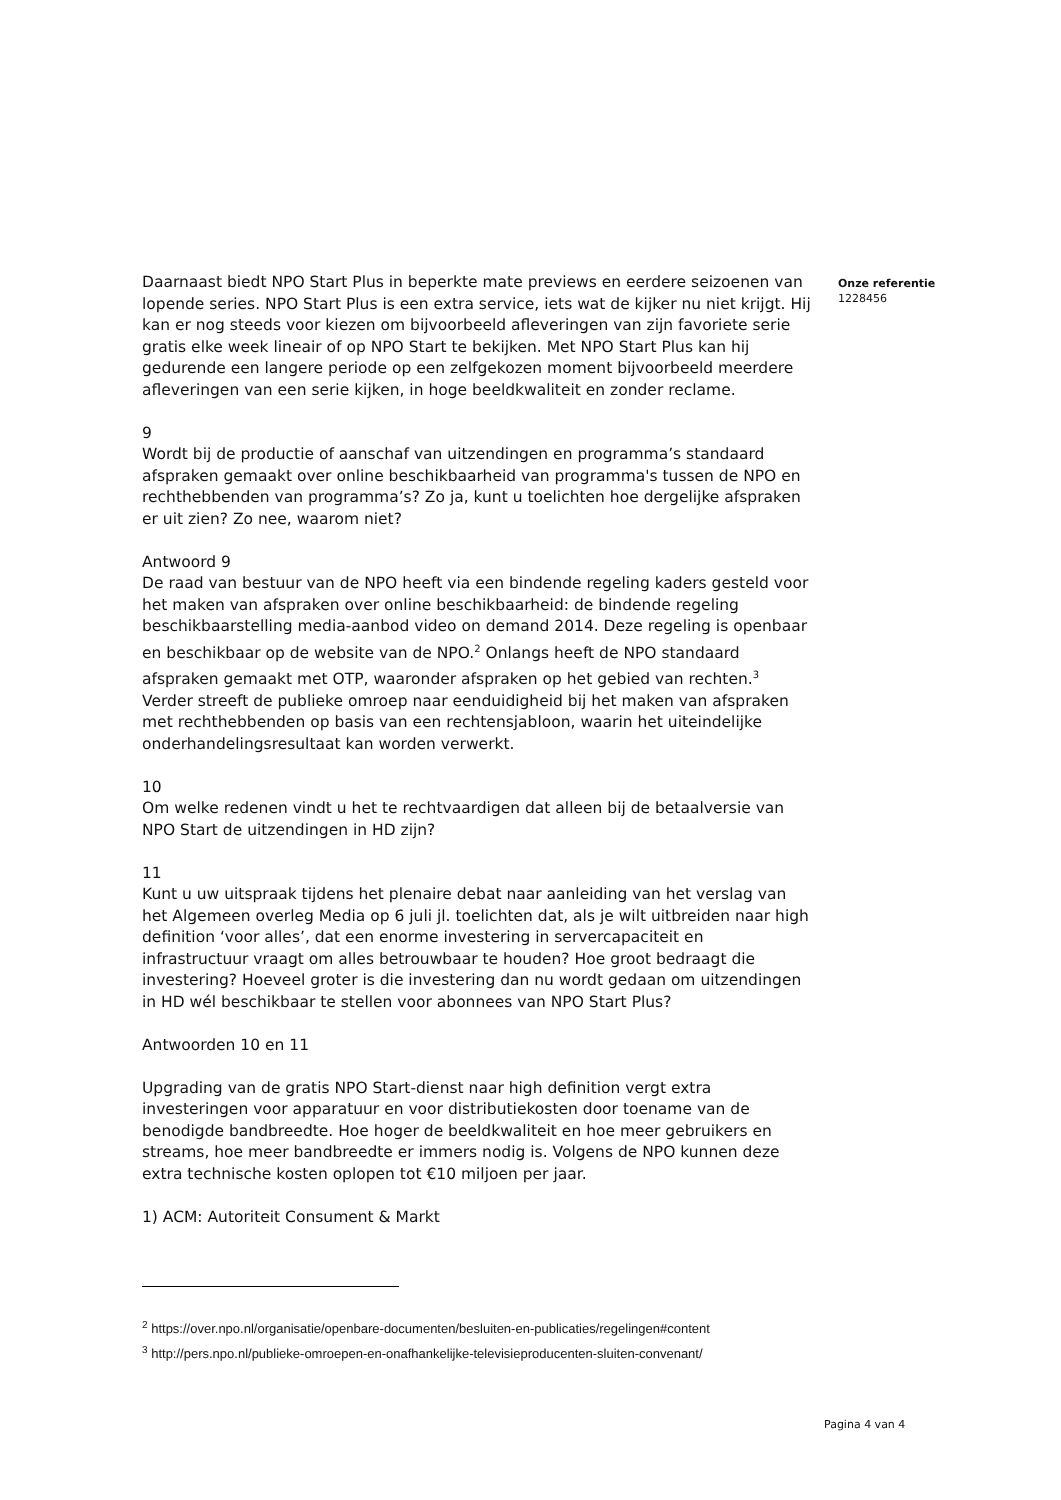Daarnaast biedt NPO Start Plus in beperkte mate previews en eerdere seizoenen van lopende series. NPO Start Plus is een extra service, iets wat de kijker nu niet krijgt. Hij kan er nog steeds voor kiezen om bijvoorbeeld afleveringen van zijn favoriete serie gratis elke week lineair of op NPO Start te bekijken. Met NPO Start Plus kan hij gedurende een langere periode op een zelfgekozen moment bijvoorbeeld meerdere afleveringen van een serie kijken, in hoge beeldkwaliteit en zonder reclame.
9
Wordt bij de productie of aanschaf van uitzendingen en programma’s standaard afspraken gemaakt over online beschikbaarheid van programma's tussen de NPO en rechthebbenden van programma’s? Zo ja, kunt u toelichten hoe dergelijke afspraken er uit zien? Zo nee, waarom niet?
Antwoord 9
De raad van bestuur van de NPO heeft via een bindende regeling kaders gesteld voor het maken van afspraken over online beschikbaarheid: de bindende regeling beschikbaarstelling media-aanbod video on demand 2014. Deze regeling is openbaar en beschikbaar op de website van de NPO.<sup>2</sup> Onlangs heeft de NPO standaard afspraken gemaakt met OTP, waaronder afspraken op het gebied van rechten.<sup>3</sup> Verder streeft de publieke omroep naar eenduidigheid bij het maken van afspraken met rechthebbenden op basis van een rechtensjabloon, waarin het uiteindelijke onderhandelingsresultaat kan worden verwerkt.
10
Om welke redenen vindt u het te rechtvaardigen dat alleen bij de betaalversie van NPO Start de uitzendingen in HD zijn?
11
Kunt u uw uitspraak tijdens het plenaire debat naar aanleiding van het verslag van het Algemeen overleg Media op 6 juli jl. toelichten dat, als je wilt uitbreiden naar high definition ‘voor alles’, dat een enorme investering in servercapaciteit en infrastructuur vraagt om alles betrouwbaar te houden? Hoe groot bedraagt die investering? Hoeveel groter is die investering dan nu wordt gedaan om uitzendingen in HD wél beschikbaar te stellen voor abonnees van NPO Start Plus?
Antwoorden 10 en 11
Upgrading van de gratis NPO Start-dienst naar high definition vergt extra investeringen voor apparatuur en voor distributiekosten door toename van de benodigde bandbreedte. Hoe hoger de beeldkwaliteit en hoe meer gebruikers en streams, hoe meer bandbreedte er immers nodig is. Volgens de NPO kunnen deze extra technische kosten oplopen tot €10 miljoen per jaar.
1) ACM: Autoriteit Consument & Markt
<sup>2</sup> https://over.npo.nl/organisatie/openbare-documenten/besluiten-en-publicaties/regelingen#content
<sup>3</sup> http://pers.npo.nl/publieke-omroepen-en-onafhankelijke-televisieproducenten-sluiten-convenant/
Onze referentie
1228456
Pagina 4 van 4